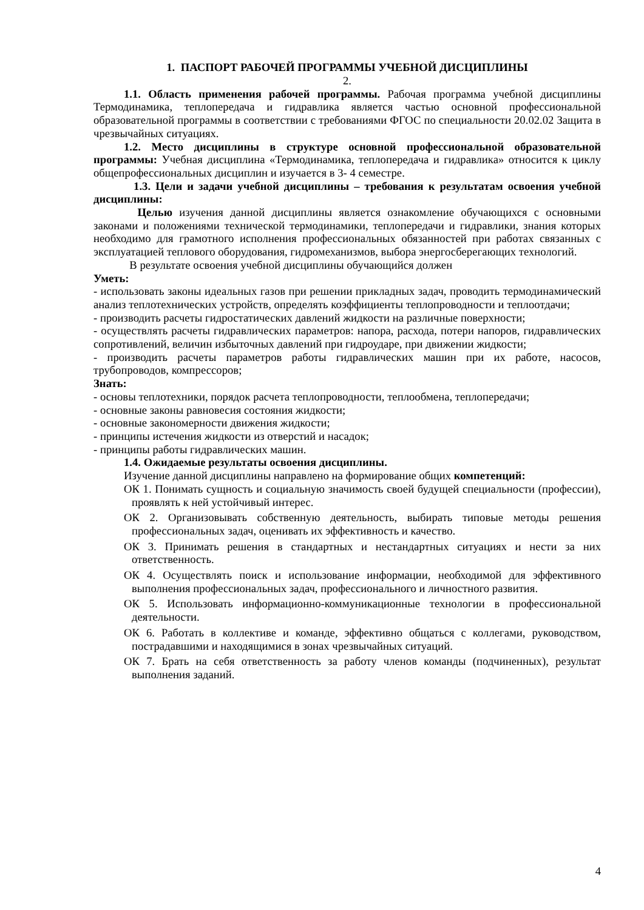1. ПАСПОРТ РАБОЧЕЙ ПРОГРАММЫ УЧЕБНОЙ ДИСЦИПЛИНЫ
2.
1.1. Область применения рабочей программы. Рабочая программа учебной дисциплины Термодинамика, теплопередача и гидравлика является частью основной профессиональной образовательной программы в соответствии с требованиями ФГОС по специальности 20.02.02 Защита в чрезвычайных ситуациях.
1.2. Место дисциплины в структуре основной профессиональной образовательной программы: Учебная дисциплина «Термодинамика, теплопередача и гидравлика» относится к циклу общепрофессиональных дисциплин и изучается в 3- 4 семестре.
1.3. Цели и задачи учебной дисциплины – требования к результатам освоения учебной дисциплины:
Целью изучения данной дисциплины является ознакомление обучающихся с основными законами и положениями технической термодинамики, теплопередачи и гидравлики, знания которых необходимо для грамотного исполнения профессиональных обязанностей при работах связанных с эксплуатацией теплового оборудования, гидромеханизмов, выбора энергосберегающих технологий.
В результате освоения учебной дисциплины обучающийся должен
Уметь:
- использовать законы идеальных газов при решении прикладных задач, проводить термодинамический анализ теплотехнических устройств, определять коэффициенты теплопроводности и теплоотдачи;
- производить расчеты гидростатических давлений жидкости на различные поверхности;
- осуществлять расчеты гидравлических параметров: напора, расхода, потери напоров, гидравлических сопротивлений, величин избыточных давлений при гидроударе, при движении жидкости;
- производить расчеты параметров работы гидравлических машин при их работе, насосов, трубопроводов, компрессоров;
Знать:
- основы теплотехники, порядок расчета теплопроводности, теплообмена, теплопередачи;
- основные законы равновесия состояния жидкости;
- основные закономерности движения жидкости;
- принципы истечения жидкости из отверстий и насадок;
- принципы работы гидравлических машин.
1.4. Ожидаемые результаты освоения дисциплины.
Изучение данной дисциплины направлено на формирование общих компетенций:
ОК 1. Понимать сущность и социальную значимость своей будущей специальности (профессии), проявлять к ней устойчивый интерес.
ОК 2. Организовывать собственную деятельность, выбирать типовые методы решения профессиональных задач, оценивать их эффективность и качество.
ОК 3. Принимать решения в стандартных и нестандартных ситуациях и нести за них ответственность.
ОК 4. Осуществлять поиск и использование информации, необходимой для эффективного выполнения профессиональных задач, профессионального и личностного развития.
ОК 5. Использовать информационно-коммуникационные технологии в профессиональной деятельности.
ОК 6. Работать в коллективе и команде, эффективно общаться с коллегами, руководством, пострадавшими и находящимися в зонах чрезвычайных ситуаций.
ОК 7. Брать на себя ответственность за работу членов команды (подчиненных), результат выполнения заданий.
4